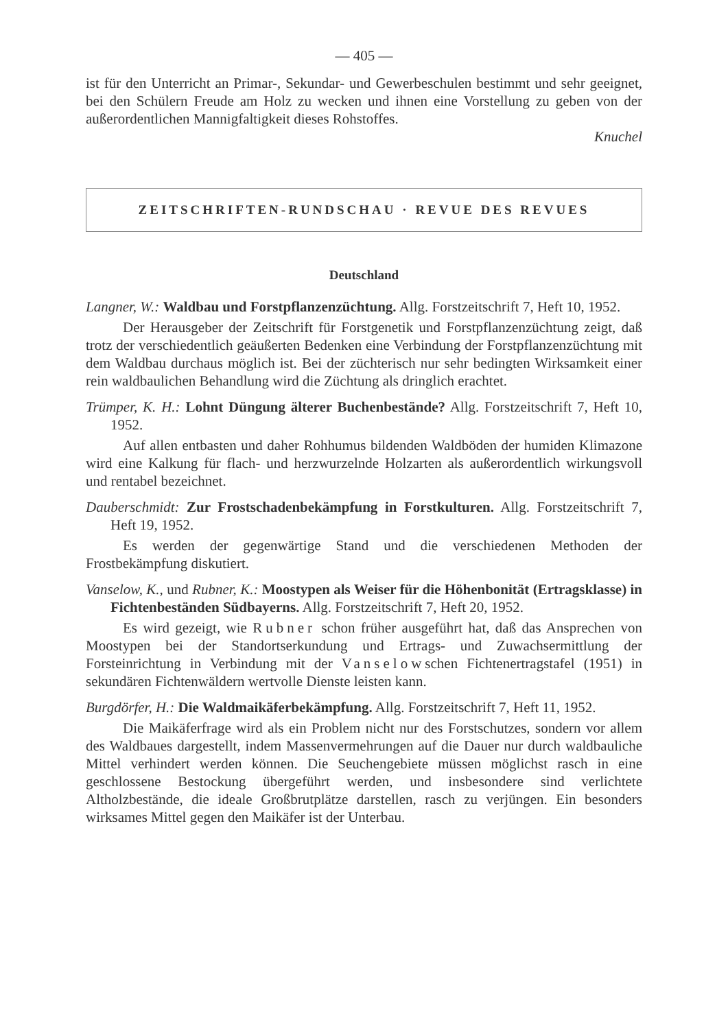— 405 —
ist für den Unterricht an Primar-, Sekundar- und Gewerbeschulen bestimmt und sehr geeignet, bei den Schülern Freude am Holz zu wecken und ihnen eine Vorstellung zu geben von der außerordentlichen Mannigfaltigkeit dieses Rohstoffes.
Knuchel
ZEITSCHRIFTEN-RUNDSCHAU · REVUE DES REVUES
Deutschland
Langner, W.: Waldbau und Forstpflanzenzüchtung. Allg. Forstzeitschrift 7, Heft 10, 1952.
Der Herausgeber der Zeitschrift für Forstgenetik und Forstpflanzenzüchtung zeigt, daß trotz der verschiedentlich geäußerten Bedenken eine Verbindung der Forstpflanzenzüchtung mit dem Waldbau durchaus möglich ist. Bei der züchterisch nur sehr bedingten Wirksamkeit einer rein waldbaulichen Behandlung wird die Züchtung als dringlich erachtet.
Trümper, K. H.: Lohnt Düngung älterer Buchenbestände? Allg. Forstzeitschrift 7, Heft 10, 1952.
Auf allen entbasten und daher Rohhumus bildenden Waldböden der humiden Klimazone wird eine Kalkung für flach- und herzwurzelnde Holzarten als außerordentlich wirkungsvoll und rentabel bezeichnet.
Dauberschmidt: Zur Frostschadenbekämpfung in Forstkulturen. Allg. Forstzeitschrift 7, Heft 19, 1952.
Es werden der gegenwärtige Stand und die verschiedenen Methoden der Frostbekämpfung diskutiert.
Vanselow, K., und Rubner, K.: Moostypen als Weiser für die Höhenbonität (Ertragsklasse) in Fichtenbeständen Südbayerns. Allg. Forstzeitschrift 7, Heft 20, 1952.
Es wird gezeigt, wie Rubner schon früher ausgeführt hat, daß das Ansprechen von Moostypen bei der Standortserkundung und Ertrags- und Zuwachsermittlung der Forsteinrichtung in Verbindung mit der Vanselowschen Fichtenertragstafel (1951) in sekundären Fichtenwäldern wertvolle Dienste leisten kann.
Burgdörfer, H.: Die Waldmaikäferbekämpfung. Allg. Forstzeitschrift 7, Heft 11, 1952.
Die Maikäferfrage wird als ein Problem nicht nur des Forstschutzes, sondern vor allem des Waldbaues dargestellt, indem Massenvermehrungen auf die Dauer nur durch waldbauliche Mittel verhindert werden können. Die Seuchengebiete müssen möglichst rasch in eine geschlossene Bestockung übergeführt werden, und insbesondere sind verlichtete Altholzbestände, die ideale Großbrutplätze darstellen, rasch zu verjüngen. Ein besonders wirksames Mittel gegen den Maikäfer ist der Unterbau.